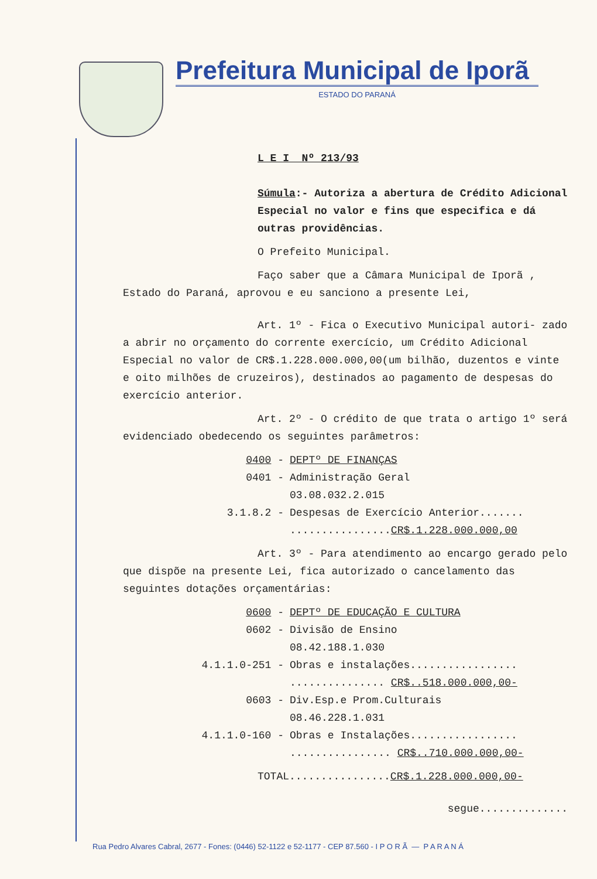Prefeitura Municipal de Iporã
ESTADO DO PARANÁ
L E I Nº 213/93
Súmula:- Autoriza a abertura de Crédito Adicional Especial no valor e fins que especifica e dá outras providências.
O Prefeito Municipal.
Faço saber que a Câmara Municipal de Iporã , Estado do Paraná, aprovou e eu sanciono a presente Lei,
Art. 1º - Fica o Executivo Municipal autori- zado a abrir no orçamento do corrente exercício, um Crédito Adicional Especial no valor de CR$.1.228.000.000,00(um bilhão, duzentos e vinte e oito milhões de cruzeiros), destinados ao pagamento de despesas do exercício anterior.
Art. 2º - O crédito de que trata o artigo 1º será evidenciado obedecendo os seguintes parâmetros:
0400 - DEPTº DE FINANÇAS
0401 - Administração Geral
03.08.032.2.015
3.1.8.2 - Despesas de Exercício Anterior.......
................CR$.1.228.000.000,00
Art. 3º - Para atendimento ao encargo gerado pelo que dispõe na presente Lei, fica autorizado o cancelamento das seguintes dotações orçamentárias:
0600 - DEPTº DE EDUCAÇÃO E CULTURA
0602 - Divisão de Ensino
08.42.188.1.030
4.1.1.0-251 - Obras e instalações.................
............... CR$..518.000.000,00-
0603 - Div.Esp.e Prom.Culturais
08.46.228.1.031
4.1.1.0-160 - Obras e Instalações.................
................ CR$..710.000.000,00-
TOTAL................CR$.1.228.000.000,00-
segue..............
Rua Pedro Alvares Cabral, 2677 - Fones: (0446) 52-1122 e 52-1177 - CEP 87.560 - I P O R Ã — P A R A N Á